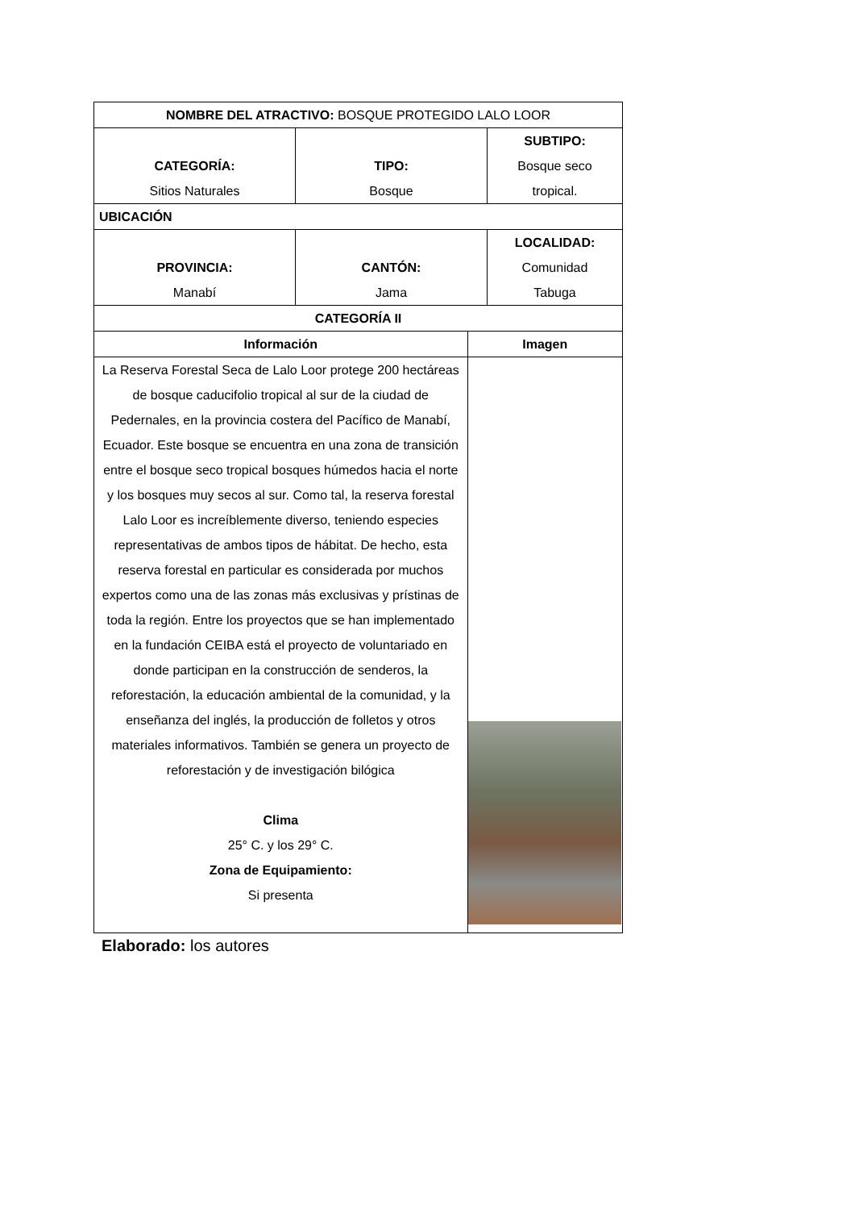| NOMBRE DEL ATRACTIVO: BOSQUE PROTEGIDO LALO LOOR | | | |
| CATEGORÍA: Sitios Naturales | TIPO: Bosque | | SUBTIPO: Bosque seco tropical. |
| UBICACIÓN | | | |
| PROVINCIA: Manabí | CANTÓN: Jama | | LOCALIDAD: Comunidad Tabuga |
| CATEGORÍA II | | | |
| Información | | Imagen | |
| La Reserva Forestal Seca de Lalo Loor protege 200 hectáreas de bosque caducifolio tropical al sur de la ciudad de Pedernales, en la provincia costera del Pacífico de Manabí, Ecuador. Este bosque se encuentra en una zona de transición entre el bosque seco tropical bosques húmedos hacia el norte y los bosques muy secos al sur. Como tal, la reserva forestal Lalo Loor es increíblemente diverso, teniendo especies representativas de ambos tipos de hábitat. De hecho, esta reserva forestal en particular es considerada por muchos expertos como una de las zonas más exclusivas y prístinas de toda la región. Entre los proyectos que se han implementado en la fundación CEIBA está el proyecto de voluntariado en donde participan en la construcción de senderos, la reforestación, la educación ambiental de la comunidad, y la enseñanza del inglés, la producción de folletos y otros materiales informativos. También se genera un proyecto de reforestación y de investigación bilógica Clima 25° C. y los 29° C. Zona de Equipamiento: Si presenta | | | |
Elaborado: los autores